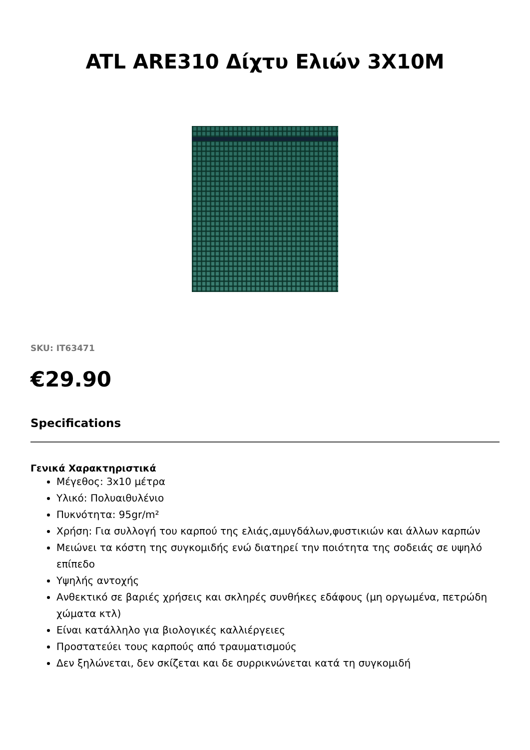ATL ARE310 Δίχτυ Ελιών 3X10M
SKU: IT63471
€29.90
Specifications
Γενικά Χαρακτηριστικά
Μέγεθος: 3x10 μέτρα
Υλικό: Πολυαιθυλένιο
Πυκνότητα: 95gr/m²
Χρήση: Για συλλογή του καρπού της ελιάς,αμυγδάλων,φυστικιών και άλλων καρπών
Μειώνει τα κόστη της συγκομιδής ενώ διατηρεί την ποιότητα της σοδειάς σε υψηλό επίπεδο
Υψηλής αντοχής
Ανθεκτικό σε βαριές χρήσεις και σκληρές συνθήκες εδάφους (μη οργωμένα, πετρώδη χώματα κτλ)
Είναι κατάλληλο για βιολογικές καλλιέργειες
Προστατεύει τους καρπούς από τραυματισμούς
Δεν ξηλώνεται, δεν σκίζεται και δε συρρικνώνεται κατά τη συγκομιδή